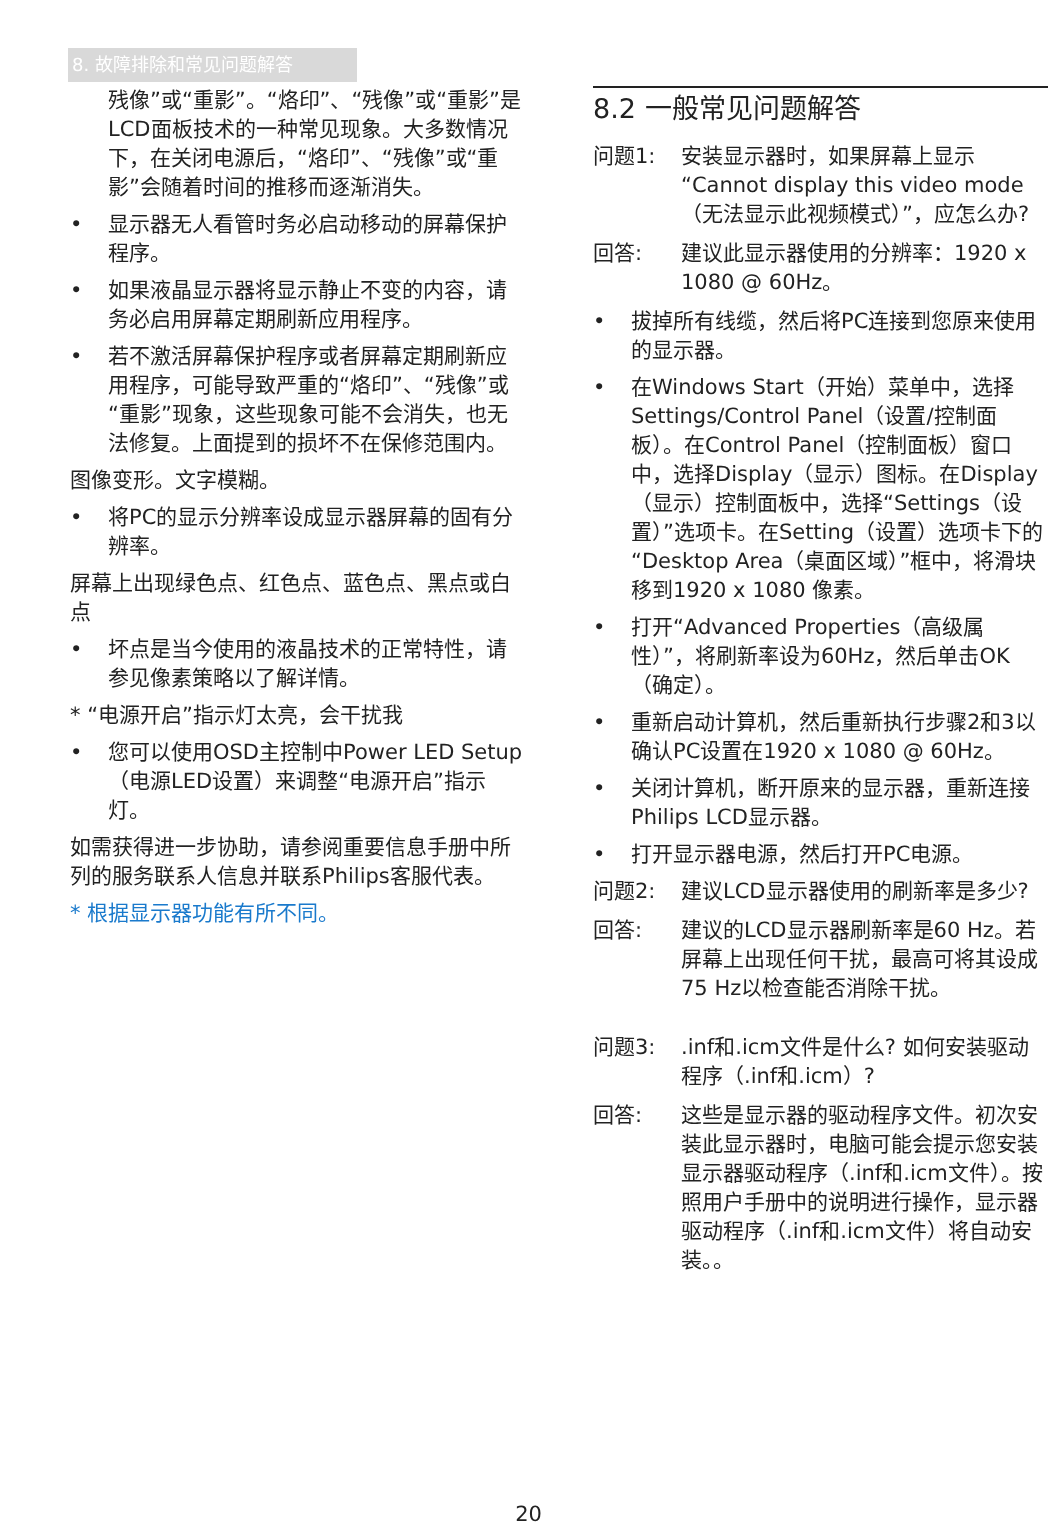8. 故障排除和常见问题解答
残像”或“重影”。“烙印”、“残像”或“重影”是LCD面板技术的一种常见现象。大多数情况下，在关闭电源后，“烙印”、“残像”或“重影”会随着时间的推移而逐渐消失。
• 显示器无人看管时务必启动移动的屏幕保护程序。
• 如果液晶显示器将显示静止不变的内容，请务必启用屏幕定期刷新应用程序。
• 若不激活屏幕保护程序或者屏幕定期刷新应用程序，可能导致严重的“烙印”、“残像”或“重影”现象，这些现象可能不会消失，也无法修复。上面提到的损坏不在保修范围内。
图像变形。文字模糊。
• 将PC的显示分辨率设成显示器屏幕的固有分辨率。
屏幕上出现绿色点、红色点、蓝色点、黑点或白点
• 坏点是当今使用的液晶技术的正常特性，请参见像素策略以了解详情。
* “电源开启”指示灯太亮，会干扰我
• 您可以使用OSD主控制中Power LED Setup（电源LED设置）来调整“电源开启”指示灯。
如需获得进一步协助，请参阅重要信息手册中所列的服务联系人信息并联系Philips客服代表。
* 根据显示器功能有所不同。
8.2 一般常见问题解答
问题1: 安装显示器时，如果屏幕上显示“Cannot display this video mode（无法显示此视频模式）”，应怎么办?
回答: 建议此显示器使用的分辨率：1920 x 1080 @ 60Hz。
• 拔掉所有线缆，然后将PC连接到您原来使用的显示器。
• 在Windows Start（开始）菜单中，选择Settings/Control Panel（设置/控制面板）。在Control Panel（控制面板）窗口中，选择Display（显示）图标。在Display（显示）控制面板中，选择“Settings（设置）”选项卡。在Setting（设置）选项卡下的“Desktop Area（桌面区域）”框中，将滑块移到1920 x 1080 像素。
• 打开“Advanced Properties（高级属性）”，将刷新率设为60Hz，然后单击OK（确定）。
• 重新启动计算机，然后重新执行步骤2和3以确认PC设置在1920 x 1080 @ 60Hz。
• 关闭计算机，断开原来的显示器，重新连接Philips LCD显示器。
• 打开显示器电源，然后打开PC电源。
问题2: 建议LCD显示器使用的刷新率是多少?
回答: 建议的LCD显示器刷新率是60 Hz。若屏幕上出现任何干扰，最高可将其设成75 Hz以检查能否消除干扰。
问题3:.inf和.icm文件是什么? 如何安装驱动程序（.inf和.icm）?
回答: 这些是显示器的驱动程序文件。初次安装此显示器时，电脑可能会提示您安装显示器驱动程序（.inf和.icm文件）。按照用户手册中的说明进行操作，显示器驱动程序（.inf和.icm文件）将自动安装。。
20